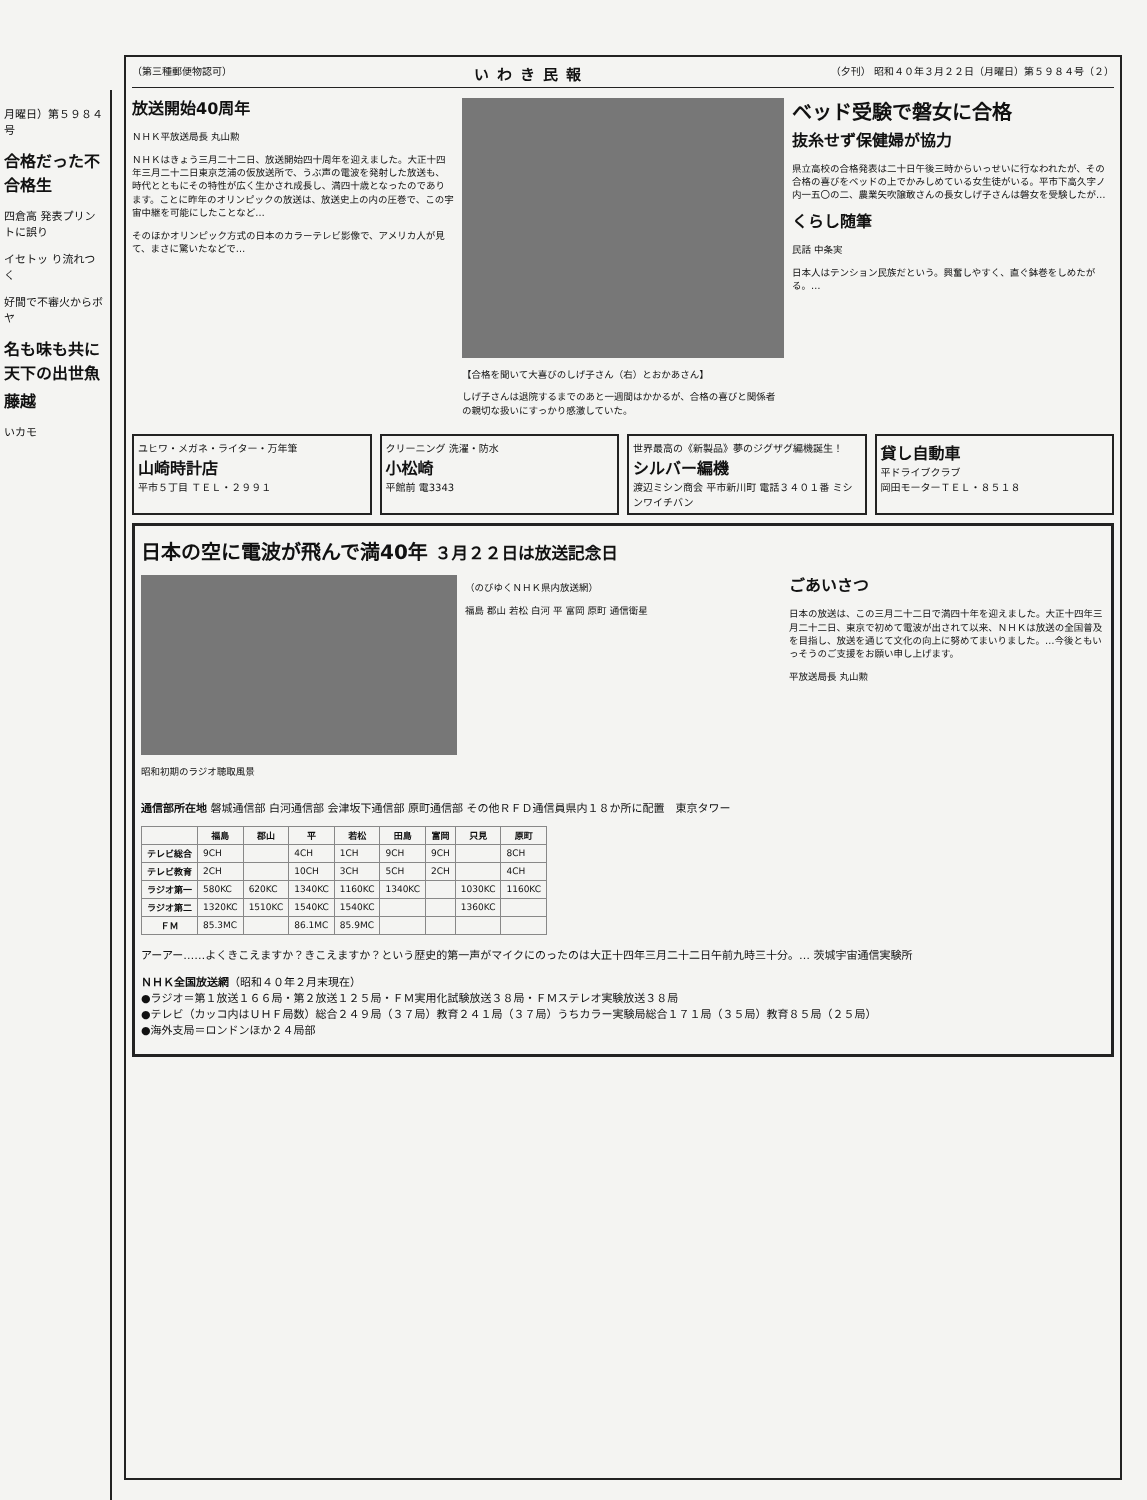月曜日）第５９８４号
合格だった不合格生
四倉高 発表プリントに誤り
イセトッ り流れつく
好間で不審火からボヤ
名も味も共に 天下の出世魚
藤越
いカモ
（第三種郵便物認可） いわき民報 （夕刊） 昭和４０年３月２２日（月曜日）第５９８４号（２）
放送開始40周年
ＮＨＫ平放送局長 丸山勲
ＮＨＫはきょう三月二十二日、放送開始四十周年を迎えました。大正十四年三月二十二日東京芝浦の仮放送所で、うぶ声の電波を発射した放送も、時代とともにその特性が広く生かされ成長し、満四十歳となったのであります。ことに昨年のオリンピックの放送は、放送史上の内の圧巻で、この宇宙中継を可能にしたことなど…
そのほかオリンピック方式の日本のカラーテレビ影像で、アメリカ人が見て、まさに驚いたなどで…
【合格を聞いて大喜びのしげ子さん（右）とおかあさん】
しげ子さんは退院するまでのあと一週間はかかるが、合格の喜びと関係者の親切な扱いにすっかり感激していた。
ベッド受験で磐女に合格
抜糸せず保健婦が協力
県立高校の合格発表は二十日午後三時からいっせいに行なわれたが、その合格の喜びをベッドの上でかみしめている女生徒がいる。平市下高久字ノ内一五〇の二、農業矢吹譲敢さんの長女しげ子さんは磐女を受験したが…
くらし随筆
民話 中条実
日本人はテンション民族だという。興奮しやすく、直ぐ鉢巻をしめたがる。…
ユヒワ・メガネ・ライター・万年筆
山崎時計店
平市５丁目 ＴＥＬ・２９９１
クリーニング 洗濯・防水
小松崎
平館前 電3343
世界最高の《新製品》夢のジグザグ編機誕生！
シルバー編機
渡辺ミシン商会 平市新川町 電話３４０１番 ミシンワイチバン
貸し自動車
平ドライブクラブ
岡田モーターＴＥＬ・８５１８
日本の空に電波が飛んで満40年 ３月２２日は放送記念日
昭和初期のラジオ聴取風景 （のびゆくＮＨＫ県内放送網）
福島 郡山 若松 白河 平 富岡 原町 通信衛星
ごあいさつ
日本の放送は、この三月二十二日で満四十年を迎えました。大正十四年三月二十二日、東京で初めて電波が出されて以来、ＮＨＫは放送の全国普及を目指し、放送を通じて文化の向上に努めてまいりました。…今後ともいっそうのご支援をお願い申し上げます。
平放送局長 丸山勲
通信部所在地 磐城通信部 白河通信部 会津坂下通信部 原町通信部 その他ＲＦＤ通信員県内１８か所に配置　東京タワー
| | 福島 | 郡山 | 平 | 若松 | 田島 | 富岡 | 只見 | 原町 |
| --- | --- | --- | --- | --- | --- | --- | --- | --- |
| テレビ総合 | 9CH | | 4CH | 1CH | 9CH | 9CH | | 8CH |
| テレビ教育 | 2CH | | 10CH | 3CH | 5CH | 2CH | | 4CH |
| ラジオ第一 | 580KC | 620KC | 1340KC | 1160KC | 1340KC | | 1030KC | 1160KC |
| ラジオ第二 | 1320KC | 1510KC | 1540KC | 1540KC | | | 1360KC | |
| ＦＭ | 85.3MC | | 86.1MC | 85.9MC | | | | |
アーアー……よくきこえますか？きこえますか？という歴史的第一声がマイクにのったのは大正十四年三月二十二日午前九時三十分。… 茨城宇宙通信実験所
ＮＨＫ全国放送網（昭和４０年２月末現在）
●ラジオ＝第１放送１６６局・第２放送１２５局・ＦＭ実用化試験放送３８局・ＦＭステレオ実験放送３８局
●テレビ（カッコ内はＵＨＦ局数）総合２４９局（３７局）教育２４１局（３７局）うちカラー実験局総合１７１局（３５局）教育８５局（２５局）
●海外支局＝ロンドンほか２４局部